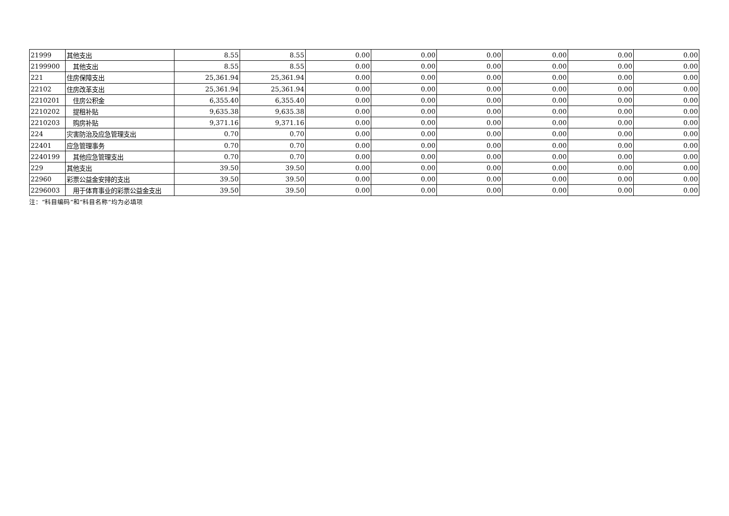| 21999 | 其他支出 | 8.55 | 8.55 | 0.00 | 0.00 | 0.00 | 0.00 | 0.00 | 0.00 |
| 2199900 | 其他支出 | 8.55 | 8.55 | 0.00 | 0.00 | 0.00 | 0.00 | 0.00 | 0.00 |
| 221 | 住房保障支出 | 25,361.94 | 25,361.94 | 0.00 | 0.00 | 0.00 | 0.00 | 0.00 | 0.00 |
| 22102 | 住房改革支出 | 25,361.94 | 25,361.94 | 0.00 | 0.00 | 0.00 | 0.00 | 0.00 | 0.00 |
| 2210201 | 住房公积金 | 6,355.40 | 6,355.40 | 0.00 | 0.00 | 0.00 | 0.00 | 0.00 | 0.00 |
| 2210202 | 提租补贴 | 9,635.38 | 9,635.38 | 0.00 | 0.00 | 0.00 | 0.00 | 0.00 | 0.00 |
| 2210203 | 购房补贴 | 9,371.16 | 9,371.16 | 0.00 | 0.00 | 0.00 | 0.00 | 0.00 | 0.00 |
| 224 | 灾害防治及应急管理支出 | 0.70 | 0.70 | 0.00 | 0.00 | 0.00 | 0.00 | 0.00 | 0.00 |
| 22401 | 应急管理事务 | 0.70 | 0.70 | 0.00 | 0.00 | 0.00 | 0.00 | 0.00 | 0.00 |
| 2240199 | 其他应急管理支出 | 0.70 | 0.70 | 0.00 | 0.00 | 0.00 | 0.00 | 0.00 | 0.00 |
| 229 | 其他支出 | 39.50 | 39.50 | 0.00 | 0.00 | 0.00 | 0.00 | 0.00 | 0.00 |
| 22960 | 彩票公益金安排的支出 | 39.50 | 39.50 | 0.00 | 0.00 | 0.00 | 0.00 | 0.00 | 0.00 |
| 2296003 | 用于体育事业的彩票公益金支出 | 39.50 | 39.50 | 0.00 | 0.00 | 0.00 | 0.00 | 0.00 | 0.00 |
注：“科目编码”和“科目名称”均为必填项